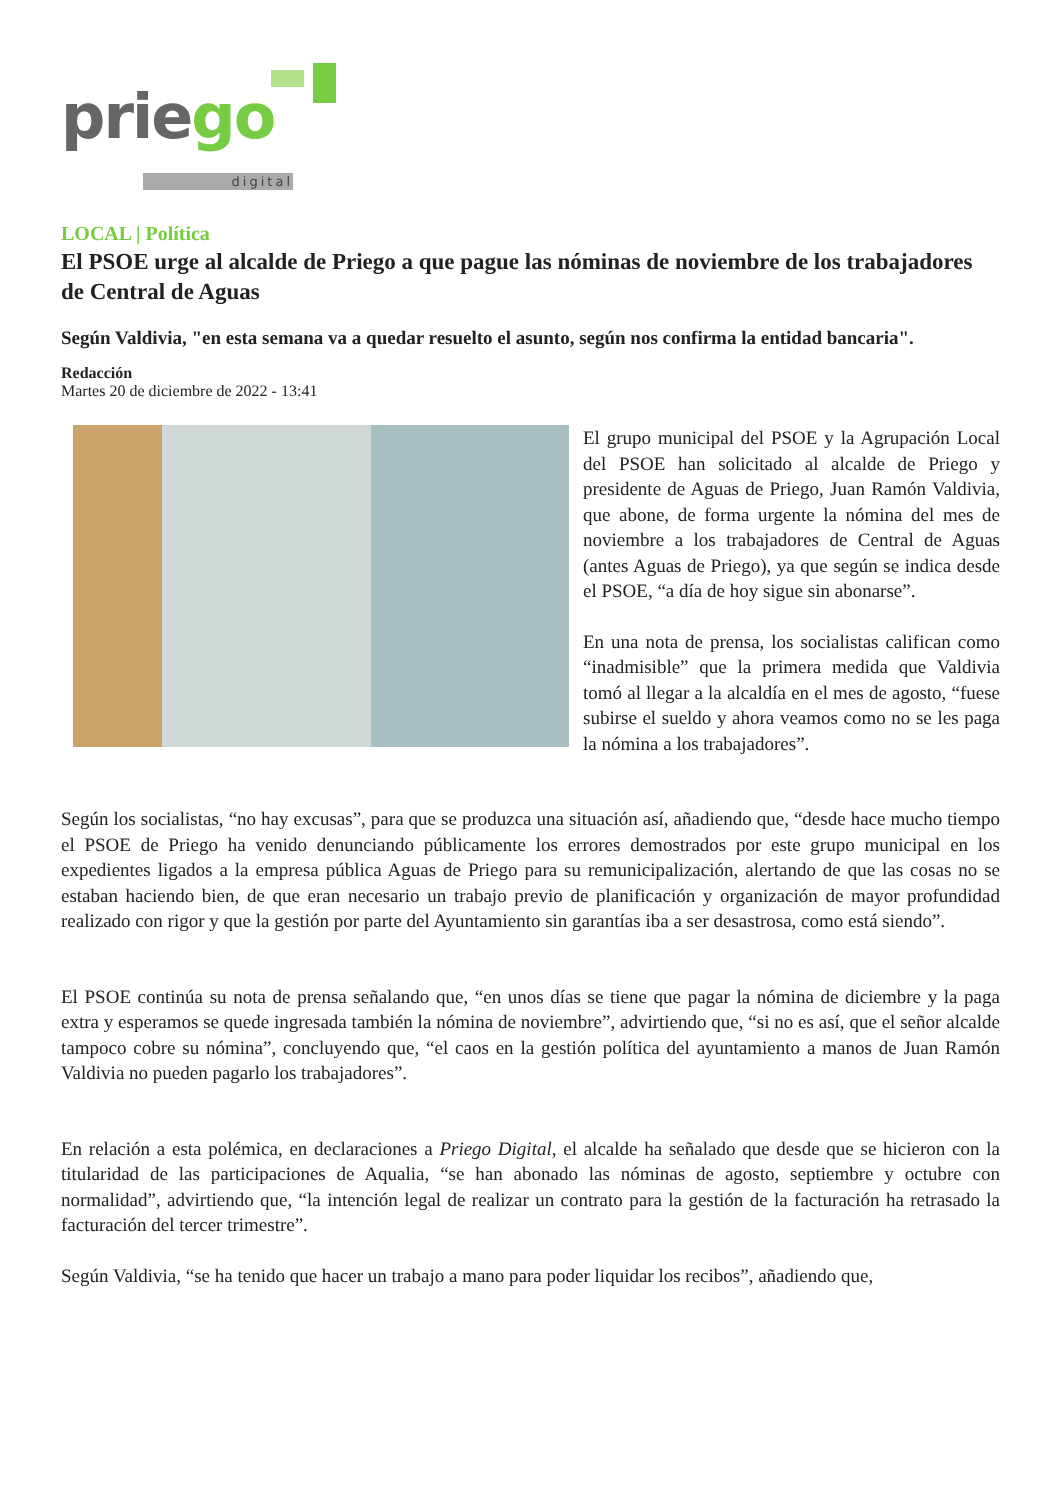priego
digital
LOCAL | Política
El PSOE urge al alcalde de Priego a que pague las nóminas de noviembre de los trabajadores de Central de Aguas
Según Valdivia, "en esta semana va a quedar resuelto el asunto, según nos confirma la entidad bancaria".
Redacción
Martes 20 de diciembre de 2022 - 13:41
El grupo municipal del PSOE y la Agrupación Local del PSOE han solicitado al alcalde de Priego y presidente de Aguas de Priego, Juan Ramón Valdivia, que abone, de forma urgente la nómina del mes de noviembre a los trabajadores de Central de Aguas (antes Aguas de Priego), ya que según se indica desde el PSOE, “a día de hoy sigue sin abonarse”.
En una nota de prensa, los socialistas califican como “inadmisible” que la primera medida que Valdivia tomó al llegar a la alcaldía en el mes de agosto, “fuese subirse el sueldo y ahora veamos como no se les paga la nómina a los trabajadores”.
Según los socialistas, “no hay excusas”, para que se produzca una situación así, añadiendo que, “desde hace mucho tiempo el PSOE de Priego ha venido denunciando públicamente los errores demostrados por este grupo municipal en los expedientes ligados a la empresa pública Aguas de Priego para su remunicipalización, alertando de que las cosas no se estaban haciendo bien, de que eran necesario un trabajo previo de planificación y organización de mayor profundidad realizado con rigor y que la gestión por parte del Ayuntamiento sin garantías iba a ser desastrosa, como está siendo”.
El PSOE continúa su nota de prensa señalando que, “en unos días se tiene que pagar la nómina de diciembre y la paga extra y esperamos se quede ingresada también la nómina de noviembre”, advirtiendo que, “si no es así, que el señor alcalde tampoco cobre su nómina”, concluyendo que, “el caos en la gestión política del ayuntamiento a manos de Juan Ramón Valdivia no pueden pagarlo los trabajadores”.
En relación a esta polémica, en declaraciones a Priego Digital, el alcalde ha señalado que desde que se hicieron con la titularidad de las participaciones de Aqualia, “se han abonado las nóminas de agosto, septiembre y octubre con normalidad”, advirtiendo que, “la intención legal de realizar un contrato para la gestión de la facturación ha retrasado la facturación del tercer trimestre”.
Según Valdivia, “se ha tenido que hacer un trabajo a mano para poder liquidar los recibos”, añadiendo que,